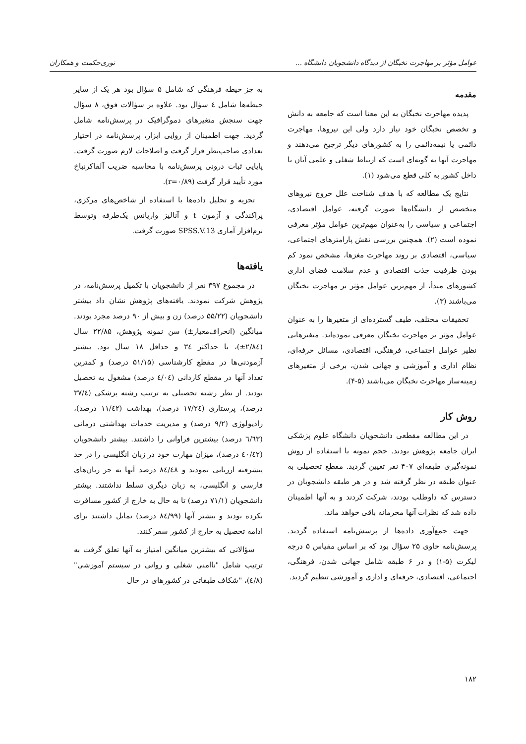عوامل مؤثر بر مهاجرت نخبگان از دیدگاه دانشجویان دانشگاه ... نوری‌حکمت و همکاران
مقدمه
پدیده مهاجرت نخبگان به این معنا است که جامعه به دانش و تخصص نخبگان خود نیاز دارد ولی این نیروها، مهاجرت دائمی یا نیمه‌دائمی را به کشورهای دیگر ترجیح می‌دهند و مهاجرت آنها به گونه‌ای است که ارتباط شغلی و علمی آنان با داخل کشور به کلی قطع می‌شود (۱).
نتایج یک مطالعه که با هدف شناخت علل خروج نیروهای متخصص از دانشگاه‌ها صورت گرفته، عوامل اقتصادی، اجتماعی و سیاسی را به‌عنوان مهم‌ترین عوامل مؤثر معرفی نموده است (۲). همچنین بررسی نقش پارامترهای اجتماعی، سیاسی، اقتصادی بر روند مهاجرت مغزها، مشخص نمود کم بودن ظرفیت جذب اقتصادی و عدم سلامت فضای اداری کشورهای مبدأ، از مهم‌ترین عوامل مؤثر بر مهاجرت نخبگان می‌باشند (۳).
تحقیقات مختلف، طیف گسترده‌ای از متغیرها را به عنوان عوامل مؤثر بر مهاجرت نخبگان معرفی نموده‌اند. متغیرهایی نظیر عوامل اجتماعی، فرهنگی، اقتصادی، مسائل حرفه‌ای، نظام اداری و آموزشی و جهانی شدن، برخی از متغیرهای زمینه‌ساز مهاجرت نخبگان می‌باشند (۵-۴).
روش کار
در این مطالعه مقطعی دانشجویان دانشگاه علوم پزشکی ایران جامعه پژوهش بودند. حجم نمونه با استفاده از روش نمونه‌گیری طبقه‌ای ۴۰۷ نفر تعیین گردید. مقطع تحصیلی به عنوان طبقه در نظر گرفته شد و در هر طبقه دانشجویان در دسترس که داوطلب بودند، شرکت کردند و به آنها اطمینان داده شد که نظرات آنها محرمانه باقی خواهد ماند.
جهت جمع‌آوری داده‌ها از پرسش‌نامه استفاده گردید. پرسش‌نامه حاوی ۲۵ سؤال بود که بر اساس مقیاس ۵ درجه لیکرت (۵-۱) و در ۶ طبقه شامل جهانی شدن، فرهنگی، اجتماعی، اقتصادی، حرفه‌ای و اداری و آموزشی تنظیم گردید.
به جز حیطه فرهنگی که شامل ۵ سؤال بود هر یک از سایر حیطه‌ها شامل ٤ سؤال بود. علاوه بر سؤالات فوق، ۸ سؤال جهت سنجش متغیرهای دموگرافیک در پرسش‌نامه شامل گردید. جهت اطمینان از روایی ابزار، پرسش‌نامه در اختیار تعدادی صاحب‌نظر قرار گرفت و اصلاحات لازم صورت گرفت. پایایی ثبات درونی پرسش‌نامه با محاسبه ضریب آلفاکرنباخ مورد تأیید قرار گرفت (r=۰/۸۹).
تجزیه و تحلیل داده‌ها با استفاده از شاخص‌های مرکزی، پراکندگی و آزمون t و آنالیز واریانس یک‌طرفه وتوسط نرم‌افزار آماری SPSS.V.13 صورت گرفت.
یافته‌ها
در مجموع ۳۹۷ نفر از دانشجویان با تکمیل پرسش‌نامه، در پژوهش شرکت نمودند. یافته‌های پژوهش نشان داد بیشتر دانشجویان (۵۵/۲۲ درصد) زن و بیش از ۹۰ درصد مجرد بودند. میانگین (انحراف‌معیار±) سن نمونه پژوهش، ۲۲/۸۵ سال (۲/۸٤±)، با حداکثر ۳٤ و حداقل ۱۸ سال بود. بیشتر آزمودنی‌ها در مقطع کارشناسی (۵۱/۱۵ درصد) و کمترین تعداد آنها در مقطع کاردانی (٤/۰٤ درصد) مشغول به تحصیل بودند. از نظر رشته تحصیلی به ترتیب رشته پزشکی (۳۷/٤ درصد)، پرستاری (۱۷/۲٤ درصد)، بهداشت (۱۱/٤۲ درصد)، رادیولوژی (۹/۲ درصد) و مدیریت خدمات بهداشتی درمانی (٦/٦۳ درصد) بیشترین فراوانی را داشتند. بیشتر دانشجویان (٤۰/٤۲ درصد)، میزان مهارت خود در زبان انگلیسی را در حد پیشرفته ارزیابی نمودند و ۸٤/٤۸ درصد آنها به جز زبان‌های فارسی و انگلیسی، به زبان دیگری تسلط نداشتند. بیشتر دانشجویان (۷۱/۱ درصد) تا به حال به خارج از کشور مسافرت نکرده بودند و بیشتر آنها (۸٤/۹۹ درصد) تمایل داشتند برای ادامه تحصیل به خارج از کشور سفر کنند.
سؤالاتی که بیشترین میانگین امتیاز به آنها تعلق گرفت به ترتیب شامل "ناامنی شغلی و روانی در سیستم آموزشی"(٤/۸)، "شکاف طبقاتی در کشورهای در حال
۱۸۲